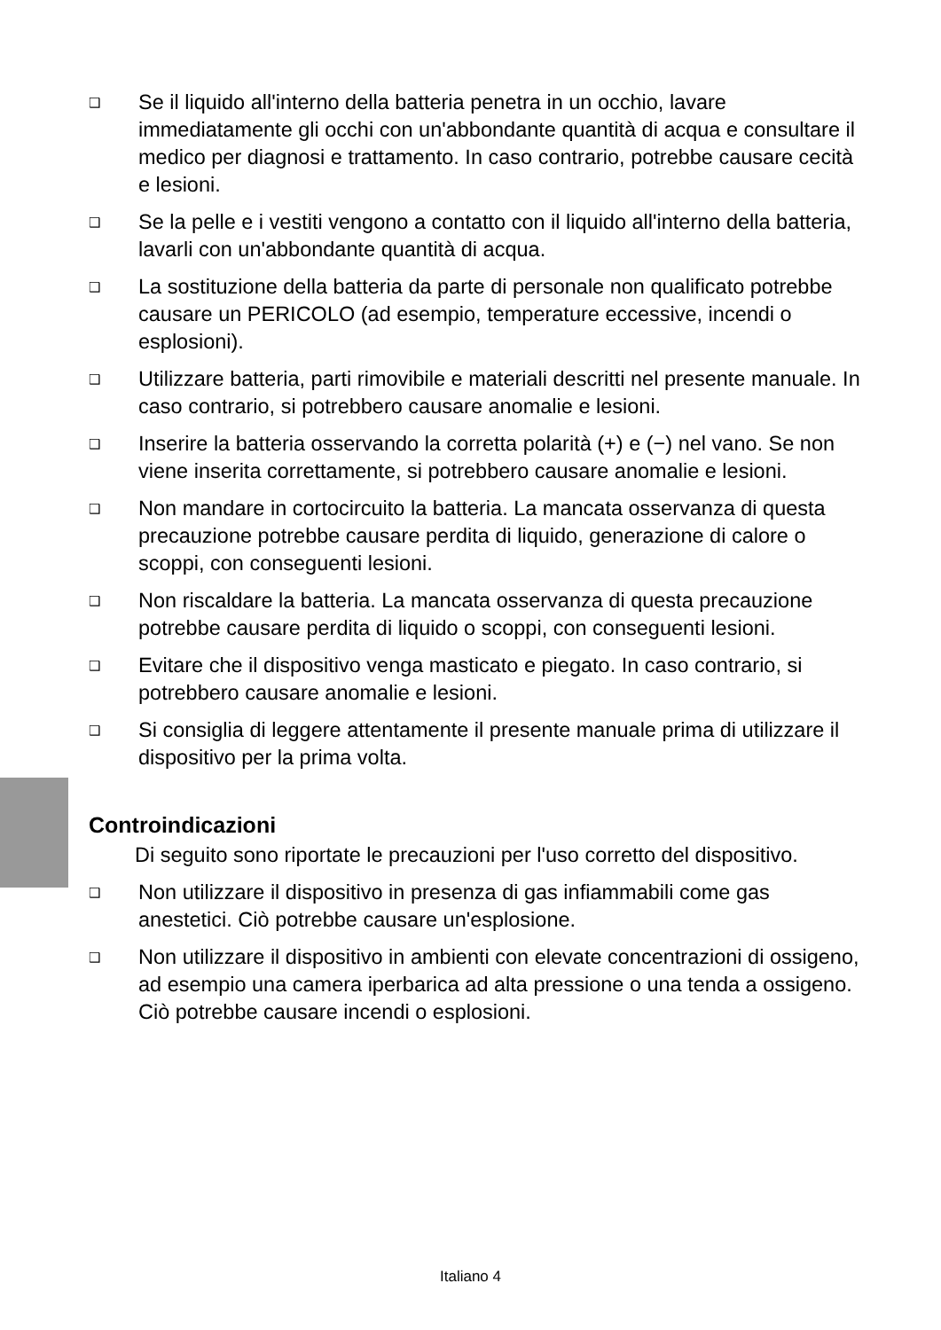❑ Se il liquido all'interno della batteria penetra in un occhio, lavare immediatamente gli occhi con un'abbondante quantità di acqua e consultare il medico per diagnosi e trattamento. In caso contrario, potrebbe causare cecità e lesioni.
❑ Se la pelle e i vestiti vengono a contatto con il liquido all'interno della batteria, lavarli con un'abbondante quantità di acqua.
❑ La sostituzione della batteria da parte di personale non qualificato potrebbe causare un PERICOLO (ad esempio, temperature eccessive, incendi o esplosioni).
❑ Utilizzare batteria, parti rimovibile e materiali descritti nel presente manuale. In caso contrario, si potrebbero causare anomalie e lesioni.
❑ Inserire la batteria osservando la corretta polarità (+) e (−) nel vano. Se non viene inserita correttamente, si potrebbero causare anomalie e lesioni.
❑ Non mandare in cortocircuito la batteria. La mancata osservanza di questa precauzione potrebbe causare perdita di liquido, generazione di calore o scoppi, con conseguenti lesioni.
❑ Non riscaldare la batteria. La mancata osservanza di questa precauzione potrebbe causare perdita di liquido o scoppi, con conseguenti lesioni.
❑ Evitare che il dispositivo venga masticato e piegato. In caso contrario, si potrebbero causare anomalie e lesioni.
❑ Si consiglia di leggere attentamente il presente manuale prima di utilizzare il dispositivo per la prima volta.
Controindicazioni
Di seguito sono riportate le precauzioni per l'uso corretto del dispositivo.
❑ Non utilizzare il dispositivo in presenza di gas infiammabili come gas anestetici. Ciò potrebbe causare un'esplosione.
❑ Non utilizzare il dispositivo in ambienti con elevate concentrazioni di ossigeno, ad esempio una camera iperbarica ad alta pressione o una tenda a ossigeno. Ciò potrebbe causare incendi o esplosioni.
Italiano 4